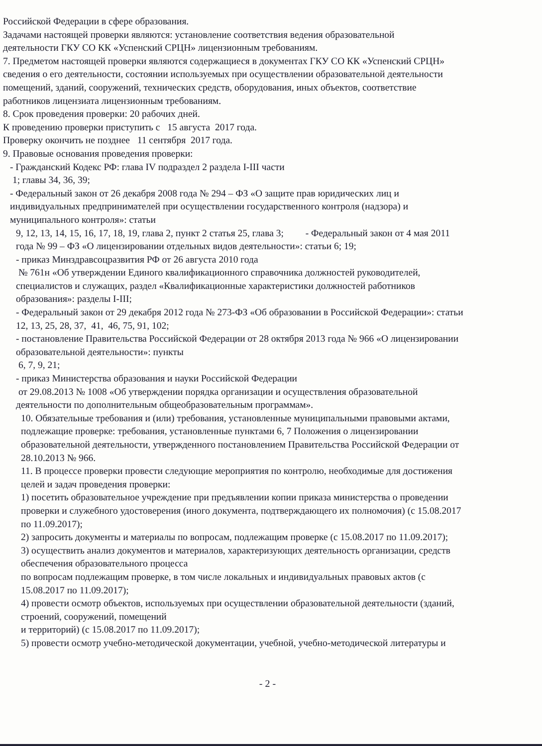Российской Федерации в сфере образования.
Задачами настоящей проверки являются: установление соответствия ведения образовательной
деятельности ГКУ СО КК «Успенский СРЦН» лицензионным требованиям.
7. Предметом настоящей проверки являются содержащиеся в документах ГКУ СО КК «Успенский СРЦН»
сведения о его деятельности, состоянии используемых при осуществлении образовательной деятельности
помещений, зданий, сооружений, технических средств, оборудования, иных объектов, соответствие
работников лицензиата лицензионным требованиям.
8. Срок проведения проверки: 20 рабочих дней.
К проведению проверки приступить с 15 августа 2017 года.
Проверку окончить не позднее 11 сентября 2017 года.
9. Правовые основания проведения проверки:
- Гражданский Кодекс РФ: глава IV подраздел 2 раздела I-III части
1; главы 34, 36, 39;
- Федеральный закон от 26 декабря 2008 года № 294 – ФЗ «О защите прав юридических лиц и
индивидуальных предпринимателей при осуществлении государственного контроля (надзора) и
муниципального контроля»: статьи
9, 12, 13, 14, 15, 16, 17, 18, 19, глава 2, пункт 2 статья 25, глава 3; - Федеральный закон от 4 мая 2011
года № 99 – ФЗ «О лицензировании отдельных видов деятельности»: статьи 6; 19;
- приказ Минздравсоцразвития РФ от 26 августа 2010 года
№ 761н «Об утверждении Единого квалификационного справочника должностей руководителей,
специалистов и служащих, раздел «Квалификационные характеристики должностей работников
образования»: разделы I-III;
- Федеральный закон от 29 декабря 2012 года № 273-ФЗ «Об образовании в Российской Федерации»: статьи
12, 13, 25, 28, 37, 41, 46, 75, 91, 102;
- постановление Правительства Российской Федерации от 28 октября 2013 года № 966 «О лицензировании
образовательной деятельности»: пункты
6, 7, 9, 21;
- приказ Министерства образования и науки Российской Федерации
от 29.08.2013 № 1008 «Об утверждении порядка организации и осуществления образовательной
деятельности по дополнительным общеобразовательным программам».
10. Обязательные требования и (или) требования, установленные муниципальными правовыми актами,
подлежащие проверке: требования, установленные пунктами 6, 7 Положения о лицензировании
образовательной деятельности, утвержденного постановлением Правительства Российской Федерации от
28.10.2013 № 966.
11. В процессе проверки провести следующие мероприятия по контролю, необходимые для достижения
целей и задач проведения проверки:
1) посетить образовательное учреждение при предъявлении копии приказа министерства о проведении
проверки и служебного удостоверения (иного документа, подтверждающего их полномочия) (с 15.08.2017
по 11.09.2017);
2) запросить документы и материалы по вопросам, подлежащим проверке (с 15.08.2017 по 11.09.2017);
3) осуществить анализ документов и материалов, характеризующих деятельность организации, средств
обеспечения образовательного процесса
по вопросам подлежащим проверке, в том числе локальных и индивидуальных правовых актов (с
15.08.2017 по 11.09.2017);
4) провести осмотр объектов, используемых при осуществлении образовательной деятельности (зданий,
строений, сооружений, помещений
и территорий) (с 15.08.2017 по 11.09.2017);
5) провести осмотр учебно-методической документации, учебной, учебно-методической литературы и
- 2 -